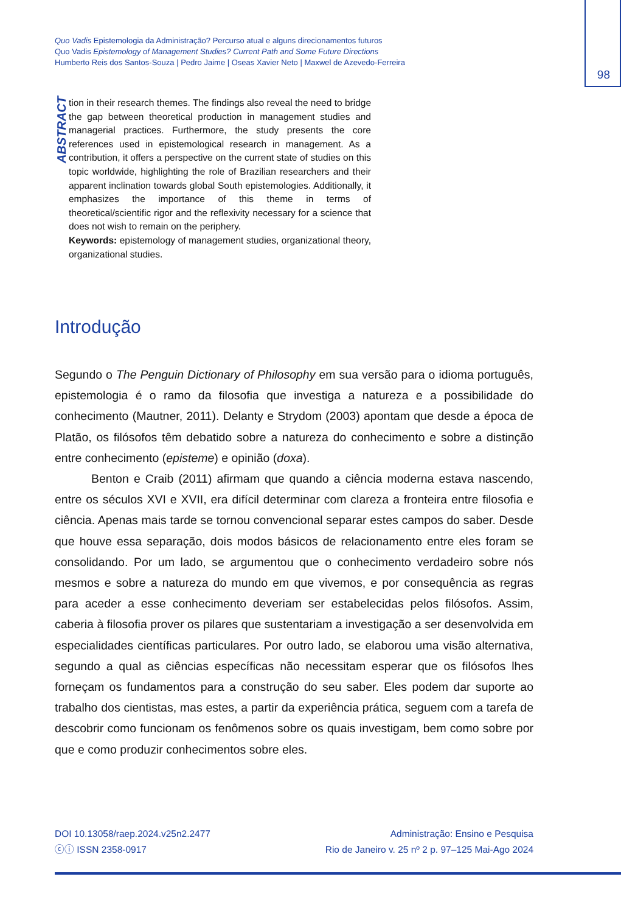98
Quo Vadis Epistemologia da Administração? Percurso atual e alguns direcionamentos futuros
Quo Vadis Epistemology of Management Studies? Current Path and Some Future Directions
Humberto Reis dos Santos-Souza | Pedro Jaime | Oseas Xavier Neto | Maxwel de Azevedo-Ferreira
ABSTRACT
tion in their research themes. The findings also reveal the need to bridge the gap between theoretical production in management studies and managerial practices. Furthermore, the study presents the core references used in epistemological research in management. As a contribution, it offers a perspective on the current state of studies on this topic worldwide, highlighting the role of Brazilian researchers and their apparent inclination towards global South epistemologies. Additionally, it emphasizes the importance of this theme in terms of theoretical/scientific rigor and the reflexivity necessary for a science that does not wish to remain on the periphery.
Keywords: epistemology of management studies, organizational theory, organizational studies.
Introdução
Segundo o The Penguin Dictionary of Philosophy em sua versão para o idioma português, epistemologia é o ramo da filosofia que investiga a natureza e a possibilidade do conhecimento (Mautner, 2011). Delanty e Strydom (2003) apontam que desde a época de Platão, os filósofos têm debatido sobre a natureza do conhecimento e sobre a distinção entre conhecimento (episteme) e opinião (doxa).
Benton e Craib (2011) afirmam que quando a ciência moderna estava nascendo, entre os séculos XVI e XVII, era difícil determinar com clareza a fronteira entre filosofia e ciência. Apenas mais tarde se tornou convencional separar estes campos do saber. Desde que houve essa separação, dois modos básicos de relacionamento entre eles foram se consolidando. Por um lado, se argumentou que o conhecimento verdadeiro sobre nós mesmos e sobre a natureza do mundo em que vivemos, e por consequência as regras para aceder a esse conhecimento deveriam ser estabelecidas pelos filósofos. Assim, caberia à filosofia prover os pilares que sustentariam a investigação a ser desenvolvida em especialidades científicas particulares. Por outro lado, se elaborou uma visão alternativa, segundo a qual as ciências específicas não necessitam esperar que os filósofos lhes forneçam os fundamentos para a construção do seu saber. Eles podem dar suporte ao trabalho dos cientistas, mas estes, a partir da experiência prática, seguem com a tarefa de descobrir como funcionam os fenômenos sobre os quais investigam, bem como sobre por que e como produzir conhecimentos sobre eles.
DOI 10.13058/raep.2024.v25n2.2477
ⓒⓘ ISSN 2358-0917
Administração: Ensino e Pesquisa
Rio de Janeiro v. 25 nº 2 p. 97–125 Mai-Ago 2024